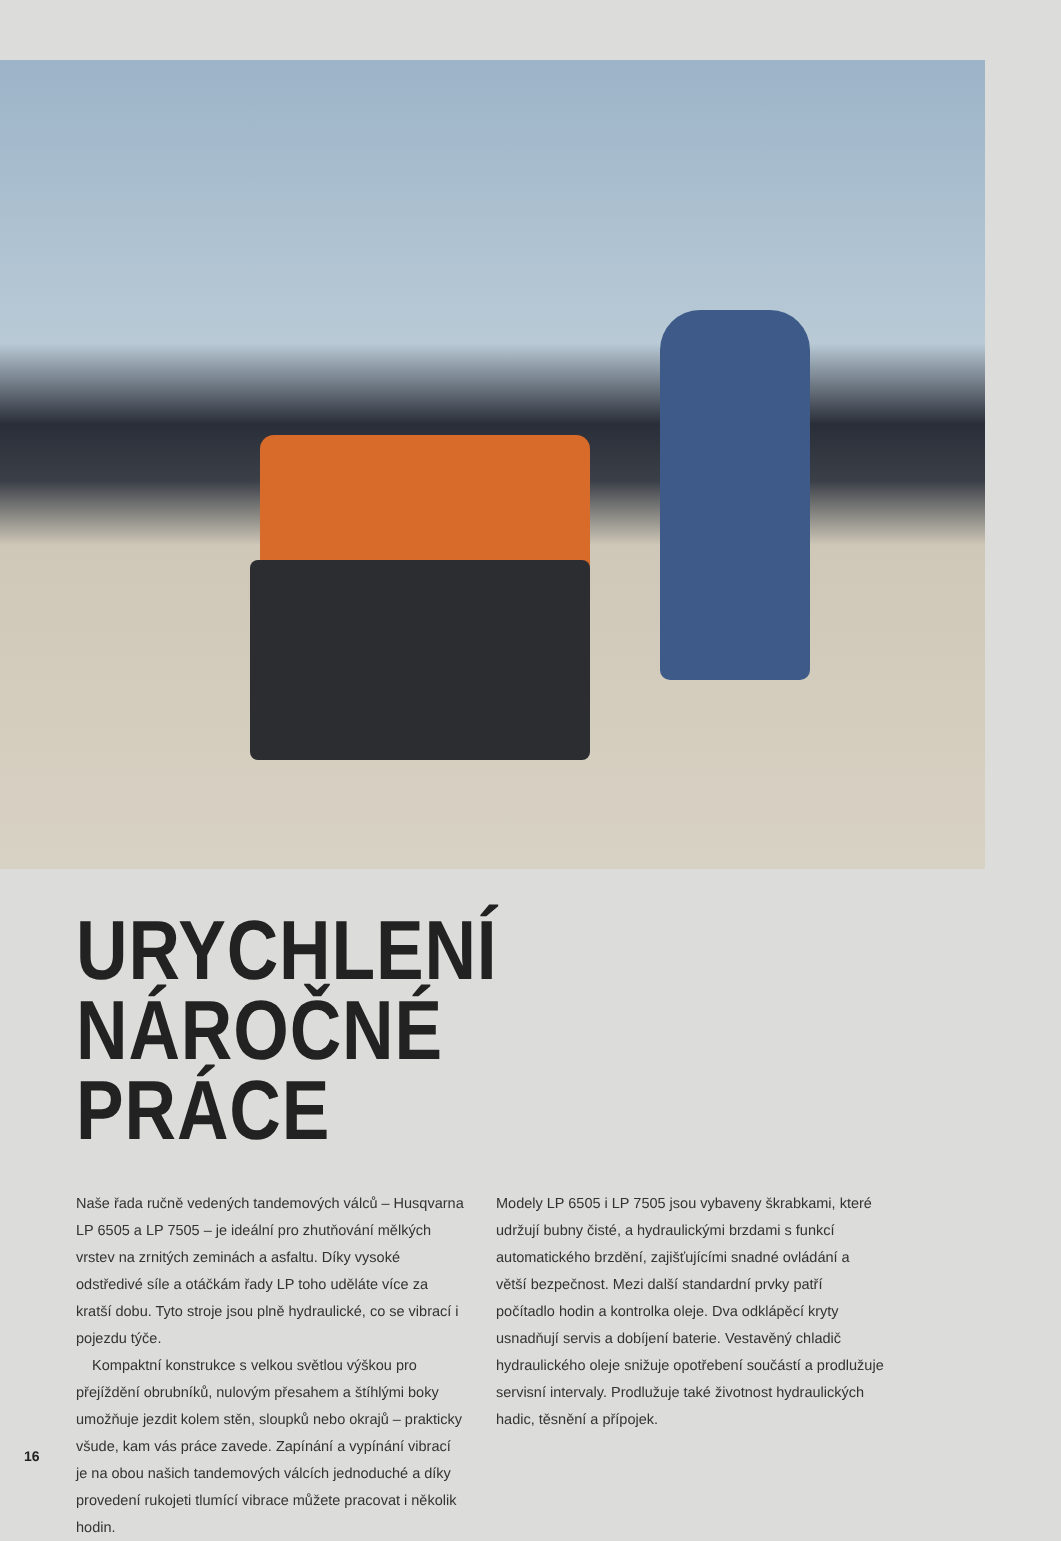URYCHLENÍ NÁROČNÉ
PRÁCE
Naše řada ručně vedených tandemových válců – Husqvarna LP 6505 a LP 7505 – je ideální pro zhutňování mělkých vrstev na zrnitých zeminách a asfaltu. Díky vysoké odstředivé síle a otáčkám řady LP toho uděláte více za kratší dobu. Tyto stroje jsou plně hydraulické, co se vibrací i pojezdu týče.
Kompaktní konstrukce s velkou světlou výškou pro přejíždění obrubníků, nulovým přesahem a štíhlými boky umožňuje jezdit kolem stěn, sloupků nebo okrajů – prakticky všude, kam vás práce zavede. Zapínání a vypínání vibrací je na obou našich tandemových válcích jednoduché a díky provedení rukojeti tlumící vibrace můžete pracovat i několik hodin.
Modely LP 6505 i LP 7505 jsou vybaveny škrabkami, které udržují bubny čisté, a hydraulickými brzdami s funkcí automatického brzdění, zajišťujícími snadné ovládání a větší bezpečnost. Mezi další standardní prvky patří počítadlo hodin a kontrolka oleje. Dva odklápěcí kryty usnadňují servis a dobíjení baterie. Vestavěný chladič hydraulického oleje snižuje opotřebení součástí a prodlužuje servisní intervaly. Prodlužuje také životnost hydraulických hadic, těsnění a přípojek.
16